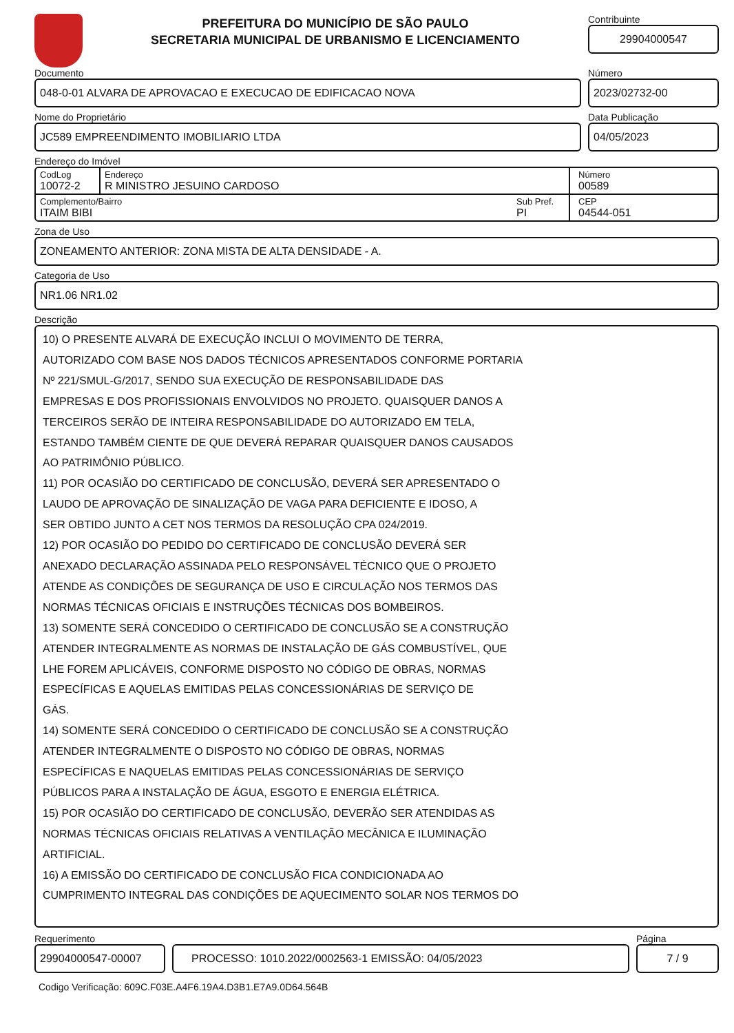PREFEITURA DO MUNICÍPIO DE SÃO PAULO
SECRETARIA MUNICIPAL DE URBANISMO E LICENCIAMENTO
Contribuinte
29904000547
Documento
048-0-01 ALVARA DE APROVACAO E EXECUCAO DE EDIFICACAO NOVA
Número
2023/02732-00
Nome do Proprietário
JC589 EMPREENDIMENTO IMOBILIARIO LTDA
Data Publicação
04/05/2023
Endereço do Imóvel
CodLog
10072-2
Endereço
R MINISTRO JESUINO CARDOSO
Número
00589
Complemento/Bairro
ITAIM BIBI
Sub Pref.
PI
CEP
04544-051
Zona de Uso
ZONEAMENTO ANTERIOR: ZONA MISTA DE ALTA DENSIDADE - A.
Categoria de Uso
NR1.06 NR1.02
Descrição
10) O PRESENTE ALVARÁ DE EXECUÇÃO INCLUI O MOVIMENTO DE TERRA,
AUTORIZADO COM BASE NOS DADOS TÉCNICOS APRESENTADOS CONFORME PORTARIA
Nº 221/SMUL-G/2017, SENDO SUA EXECUÇÃO DE RESPONSABILIDADE DAS
EMPRESAS E DOS PROFISSIONAIS ENVOLVIDOS NO PROJETO. QUAISQUER DANOS A
TERCEIROS SERÃO DE INTEIRA RESPONSABILIDADE DO AUTORIZADO EM TELA,
ESTANDO TAMBÉM CIENTE DE QUE DEVERÁ REPARAR QUAISQUER DANOS CAUSADOS
AO PATRIMÔNIO PÚBLICO.
11) POR OCASIÃO DO CERTIFICADO DE CONCLUSÃO, DEVERÁ SER APRESENTADO O
LAUDO DE APROVAÇÃO DE SINALIZAÇÃO DE VAGA PARA DEFICIENTE E IDOSO, A
SER OBTIDO JUNTO A CET NOS TERMOS DA RESOLUÇÃO CPA 024/2019.
12) POR OCASIÃO DO PEDIDO DO CERTIFICADO DE CONCLUSÃO DEVERÁ SER
ANEXADO DECLARAÇÃO ASSINADA PELO RESPONSÁVEL TÉCNICO QUE O PROJETO
ATENDE AS CONDIÇÕES DE SEGURANÇA DE USO E CIRCULAÇÃO NOS TERMOS DAS
NORMAS TÉCNICAS OFICIAIS E INSTRUÇÕES TÉCNICAS DOS BOMBEIROS.
13) SOMENTE SERÁ CONCEDIDO O CERTIFICADO DE CONCLUSÃO SE A CONSTRUÇÃO
ATENDER INTEGRALMENTE AS NORMAS DE INSTALAÇÃO DE GÁS COMBUSTÍVEL, QUE
LHE FOREM APLICÁVEIS, CONFORME DISPOSTO NO CÓDIGO DE OBRAS, NORMAS
ESPECÍFICAS E AQUELAS EMITIDAS PELAS CONCESSIONÁRIAS DE SERVIÇO DE
GÁS.
14) SOMENTE SERÁ CONCEDIDO O CERTIFICADO DE CONCLUSÃO SE A CONSTRUÇÃO
ATENDER INTEGRALMENTE O DISPOSTO NO CÓDIGO DE OBRAS, NORMAS
ESPECÍFICAS E NAQUELAS EMITIDAS PELAS CONCESSIONÁRIAS DE SERVIÇO
PÚBLICOS PARA A INSTALAÇÃO DE ÁGUA, ESGOTO E ENERGIA ELÉTRICA.
15) POR OCASIÃO DO CERTIFICADO DE CONCLUSÃO, DEVERÃO SER ATENDIDAS AS
NORMAS TÉCNICAS OFICIAIS RELATIVAS A VENTILAÇÃO MECÂNICA E ILUMINAÇÃO
ARTIFICIAL.
16) A EMISSÃO DO CERTIFICADO DE CONCLUSÃO FICA CONDICIONADA AO
CUMPRIMENTO INTEGRAL DAS CONDIÇÕES DE AQUECIMENTO SOLAR NOS TERMOS DO
Requerimento
29904000547-00007
PROCESSO: 1010.2022/0002563-1 EMISSÃO: 04/05/2023
Página
7 / 9
Codigo Verificação: 609C.F03E.A4F6.19A4.D3B1.E7A9.0D64.564B